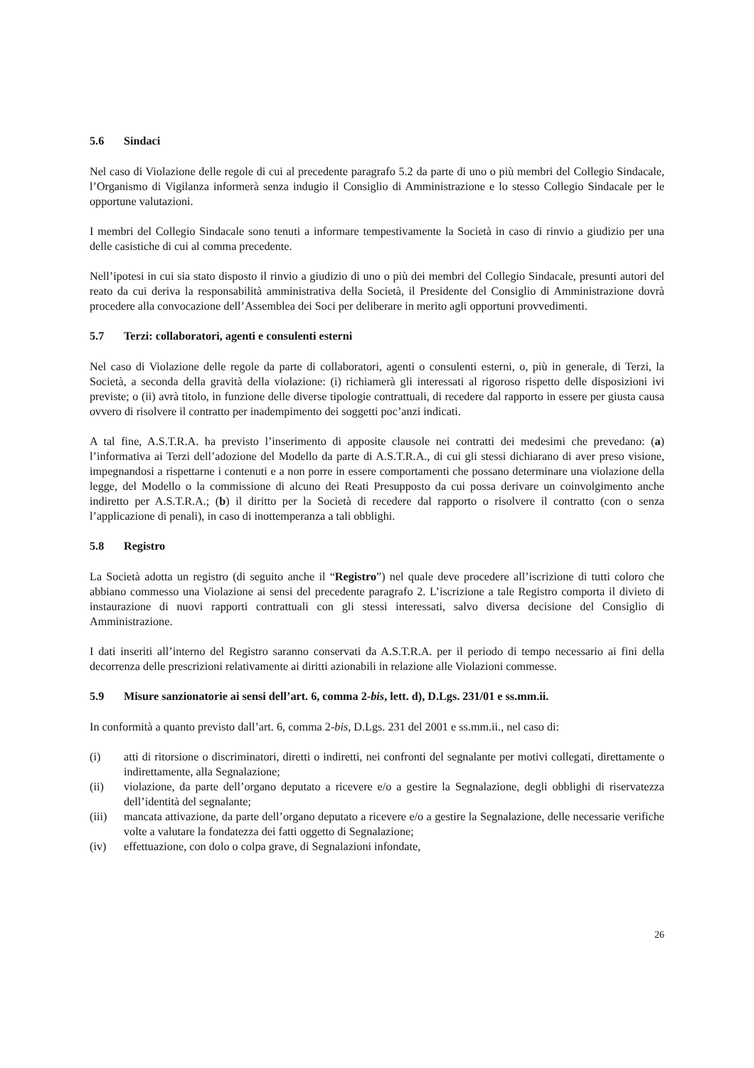5.6 Sindaci
Nel caso di Violazione delle regole di cui al precedente paragrafo 5.2 da parte di uno o più membri del Collegio Sindacale, l’Organismo di Vigilanza informerà senza indugio il Consiglio di Amministrazione e lo stesso Collegio Sindacale per le opportune valutazioni.
I membri del Collegio Sindacale sono tenuti a informare tempestivamente la Società in caso di rinvio a giudizio per una delle casistiche di cui al comma precedente.
Nell’ipotesi in cui sia stato disposto il rinvio a giudizio di uno o più dei membri del Collegio Sindacale, presunti autori del reato da cui deriva la responsabilità amministrativa della Società, il Presidente del Consiglio di Amministrazione dovrà procedere alla convocazione dell’Assemblea dei Soci per deliberare in merito agli opportuni provvedimenti.
5.7 Terzi: collaboratori, agenti e consulenti esterni
Nel caso di Violazione delle regole da parte di collaboratori, agenti o consulenti esterni, o, più in generale, di Terzi, la Società, a seconda della gravità della violazione: (i) richiamerà gli interessati al rigoroso rispetto delle disposizioni ivi previste; o (ii) avrà titolo, in funzione delle diverse tipologie contrattuali, di recedere dal rapporto in essere per giusta causa ovvero di risolvere il contratto per inadempimento dei soggetti poc’anzi indicati.
A tal fine, A.S.T.R.A. ha previsto l’inserimento di apposite clausole nei contratti dei medesimi che prevedano: (a) l’informativa ai Terzi dell’adozione del Modello da parte di A.S.T.R.A., di cui gli stessi dichiarano di aver preso visione, impegnandosi a rispettarne i contenuti e a non porre in essere comportamenti che possano determinare una violazione della legge, del Modello o la commissione di alcuno dei Reati Presupposto da cui possa derivare un coinvolgimento anche indiretto per A.S.T.R.A.; (b) il diritto per la Società di recedere dal rapporto o risolvere il contratto (con o senza l’applicazione di penali), in caso di inottemperanza a tali obblighi.
5.8 Registro
La Società adotta un registro (di seguito anche il “Registro”) nel quale deve procedere all’iscrizione di tutti coloro che abbiano commesso una Violazione ai sensi del precedente paragrafo 2. L’iscrizione a tale Registro comporta il divieto di instaurazione di nuovi rapporti contrattuali con gli stessi interessati, salvo diversa decisione del Consiglio di Amministrazione.
I dati inseriti all’interno del Registro saranno conservati da A.S.T.R.A. per il periodo di tempo necessario ai fini della decorrenza delle prescrizioni relativamente ai diritti azionabili in relazione alle Violazioni commesse.
5.9 Misure sanzionatorie ai sensi dell’art. 6, comma 2-bis, lett. d), D.Lgs. 231/01 e ss.mm.ii.
In conformità a quanto previsto dall’art. 6, comma 2-bis, D.Lgs. 231 del 2001 e ss.mm.ii., nel caso di:
(i) atti di ritorsione o discriminatori, diretti o indiretti, nei confronti del segnalante per motivi collegati, direttamente o indirettamente, alla Segnalazione;
(ii) violazione, da parte dell’organo deputato a ricevere e/o a gestire la Segnalazione, degli obblighi di riservatezza dell’identità del segnalante;
(iii) mancata attivazione, da parte dell’organo deputato a ricevere e/o a gestire la Segnalazione, delle necessarie verifiche volte a valutare la fondatezza dei fatti oggetto di Segnalazione;
(iv) effettuazione, con dolo o colpa grave, di Segnalazioni infondate,
26